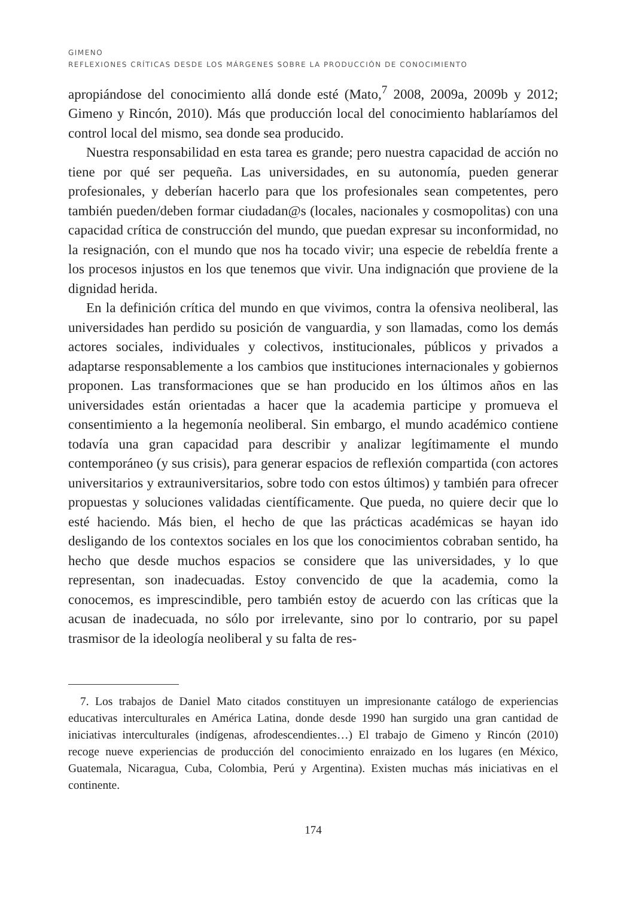GIMENO
REFLEXIONES CRÍTICAS DESDE LOS MÁRGENES SOBRE LA PRODUCCIÓN DE CONOCIMIENTO
apropiándose del conocimiento allá donde esté (Mato,<sup>7</sup> 2008, 2009a, 2009b y 2012; Gimeno y Rincón, 2010). Más que producción local del conocimiento hablaríamos del control local del mismo, sea donde sea producido.
Nuestra responsabilidad en esta tarea es grande; pero nuestra capacidad de acción no tiene por qué ser pequeña. Las universidades, en su autonomía, pueden generar profesionales, y deberían hacerlo para que los profesionales sean competentes, pero también pueden/deben formar ciudadan@s (locales, nacionales y cosmopolitas) con una capacidad crítica de construcción del mundo, que puedan expresar su inconformidad, no la resignación, con el mundo que nos ha tocado vivir; una especie de rebeldía frente a los procesos injustos en los que tenemos que vivir. Una indignación que proviene de la dignidad herida.
En la definición crítica del mundo en que vivimos, contra la ofensiva neoliberal, las universidades han perdido su posición de vanguardia, y son llamadas, como los demás actores sociales, individuales y colectivos, institucionales, públicos y privados a adaptarse responsablemente a los cambios que instituciones internacionales y gobiernos proponen. Las transformaciones que se han producido en los últimos años en las universidades están orientadas a hacer que la academia participe y promueva el consentimiento a la hegemonía neoliberal. Sin embargo, el mundo académico contiene todavía una gran capacidad para describir y analizar legítimamente el mundo contemporáneo (y sus crisis), para generar espacios de reflexión compartida (con actores universitarios y extrauniversitarios, sobre todo con estos últimos) y también para ofrecer propuestas y soluciones validadas científicamente. Que pueda, no quiere decir que lo esté haciendo. Más bien, el hecho de que las prácticas académicas se hayan ido desligando de los contextos sociales en los que los conocimientos cobraban sentido, ha hecho que desde muchos espacios se considere que las universidades, y lo que representan, son inadecuadas. Estoy convencido de que la academia, como la conocemos, es imprescindible, pero también estoy de acuerdo con las críticas que la acusan de inadecuada, no sólo por irrelevante, sino por lo contrario, por su papel trasmisor de la ideología neoliberal y su falta de res-
7. Los trabajos de Daniel Mato citados constituyen un impresionante catálogo de experiencias educativas interculturales en América Latina, donde desde 1990 han surgido una gran cantidad de iniciativas interculturales (indígenas, afrodescendientes…) El trabajo de Gimeno y Rincón (2010) recoge nueve experiencias de producción del conocimiento enraizado en los lugares (en México, Guatemala, Nicaragua, Cuba, Colombia, Perú y Argentina). Existen muchas más iniciativas en el continente.
174